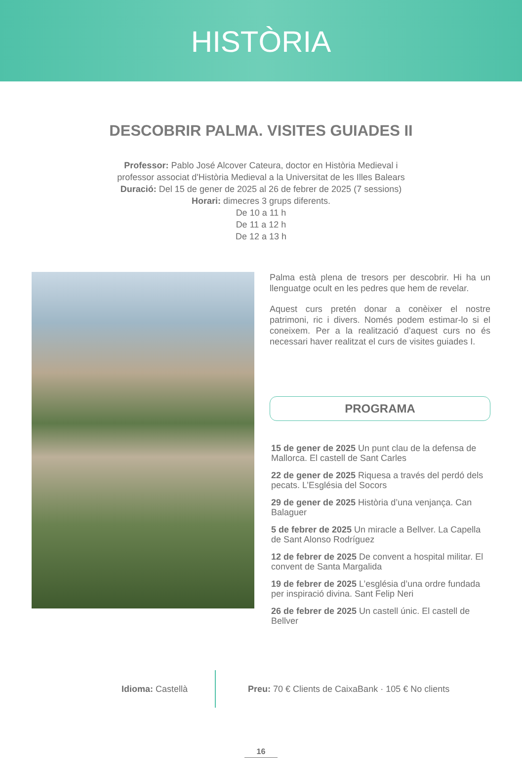HISTÒRIA
DESCOBRIR PALMA. VISITES GUIADES II
Professor: Pablo José Alcover Cateura, doctor en Història Medieval i
professor associat d'Història Medieval a la Universitat de les Illes Balears
Duració: Del 15 de gener de 2025 al 26 de febrer de 2025 (7 sessions)
Horari: dimecres 3 grups diferents.
De 10 a 11 h
De 11 a 12 h
De 12 a 13 h
Palma està plena de tresors per descobrir. Hi ha un llenguatge ocult en les pedres que hem de revelar.
Aquest curs pretén donar a conèixer el nostre patrimoni, ric i divers. Només podem estimar-lo si el coneixem. Per a la realització d’aquest curs no és necessari haver realitzat el curs de visites guiades I.
PROGRAMA
15 de gener de 2025 Un punt clau de la defensa de Mallorca. El castell de Sant Carles
22 de gener de 2025 Riquesa a través del perdó dels pecats. L’Església del Socors
29 de gener de 2025 Història d’una venjança. Can Balaguer
5 de febrer de 2025 Un miracle a Bellver. La Capella de Sant Alonso Rodríguez
12 de febrer de 2025 De convent a hospital militar. El convent de Santa Margalida
19 de febrer de 2025 L’església d’una ordre fundada per inspiració divina. Sant Felip Neri
26 de febrer de 2025 Un castell únic. El castell de Bellver
Idioma: Castellà
Preu: 70 € Clients de CaixaBank · 105 € No clients
16